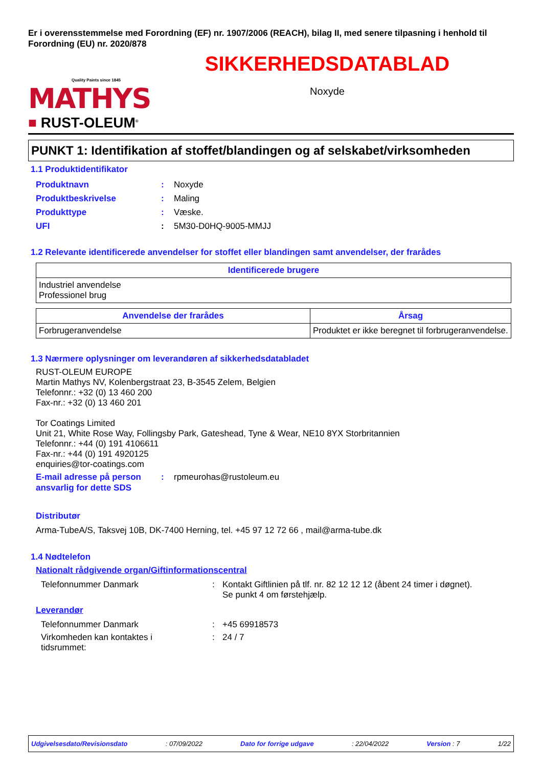Er i overensstemmelse med Forordning (EF) nr. 1907/2006 (REACH), bilag II, med senere tilpasning i henhold til Forordning (EU) nr. 2020/878
Quality Paints since 1845
MATHYS
■ RUST-OLEUM<sup>®</sup>
SIKKERHEDSDATABLAD
Noxyde
PUNKT 1: Identifikation af stoffet/blandingen og af selskabet/virksomheden
1.1 Produktidentifikator
Produktnavn: Noxyde
Produktbeskrivelse: Maling
Produkttype: Væske.
UFI: 5M30-D0HQ-9005-MMJJ
1.2 Relevante identificerede anvendelser for stoffet eller blandingen samt anvendelser, der frarådes
| Identificerede brugere |
| --- |
| Industriel anvendelse Professionel brug |
| Anvendelse der frarådes | Årsag |
| --- | --- |
| Forbrugeranvendelse | Produktet er ikke beregnet til forbrugeranvendelse. |
1.3 Nærmere oplysninger om leverandøren af sikkerhedsdatabladet
RUST-OLEUM EUROPE
Martin Mathys NV, Kolenbergstraat 23, B-3545 Zelem, Belgien
Telefonnr.: +32 (0) 13 460 200
Fax-nr.: +32 (0) 13 460 201
Tor Coatings Limited
Unit 21, White Rose Way, Follingsby Park, Gateshead, Tyne & Wear, NE10 8YX Storbritannien
Telefonnr.: +44 (0) 191 4106611
Fax-nr.: +44 (0) 191 4920125
enquiries@tor-coatings.com
E-mail adresse på person ansvarlig for dette SDS: rpmeurohas@rustoleum.eu
Distributør
Arma-TubeA/S, Taksvej 10B, DK-7400 Herning, tel. +45 97 12 72 66 , mail@arma-tube.dk
1.4 Nødtelefon
Nationalt rådgivende organ/Giftinformationscentral
Telefonnummer Danmark: Kontakt Giftlinien på tlf. nr. 82 12 12 12 (åbent 24 timer i døgnet).
Se punkt 4 om førstehjælp.
Leverandør
Telefonnummer Danmark: +45 69918573
Virkomheden kan kontaktes i
tidsrummet:: 24 / 7
Udgivelsesdato/Revisionsdato: 07/09/2022 Dato for forrige udgave: 22/04/2022 Version : 7 1/22